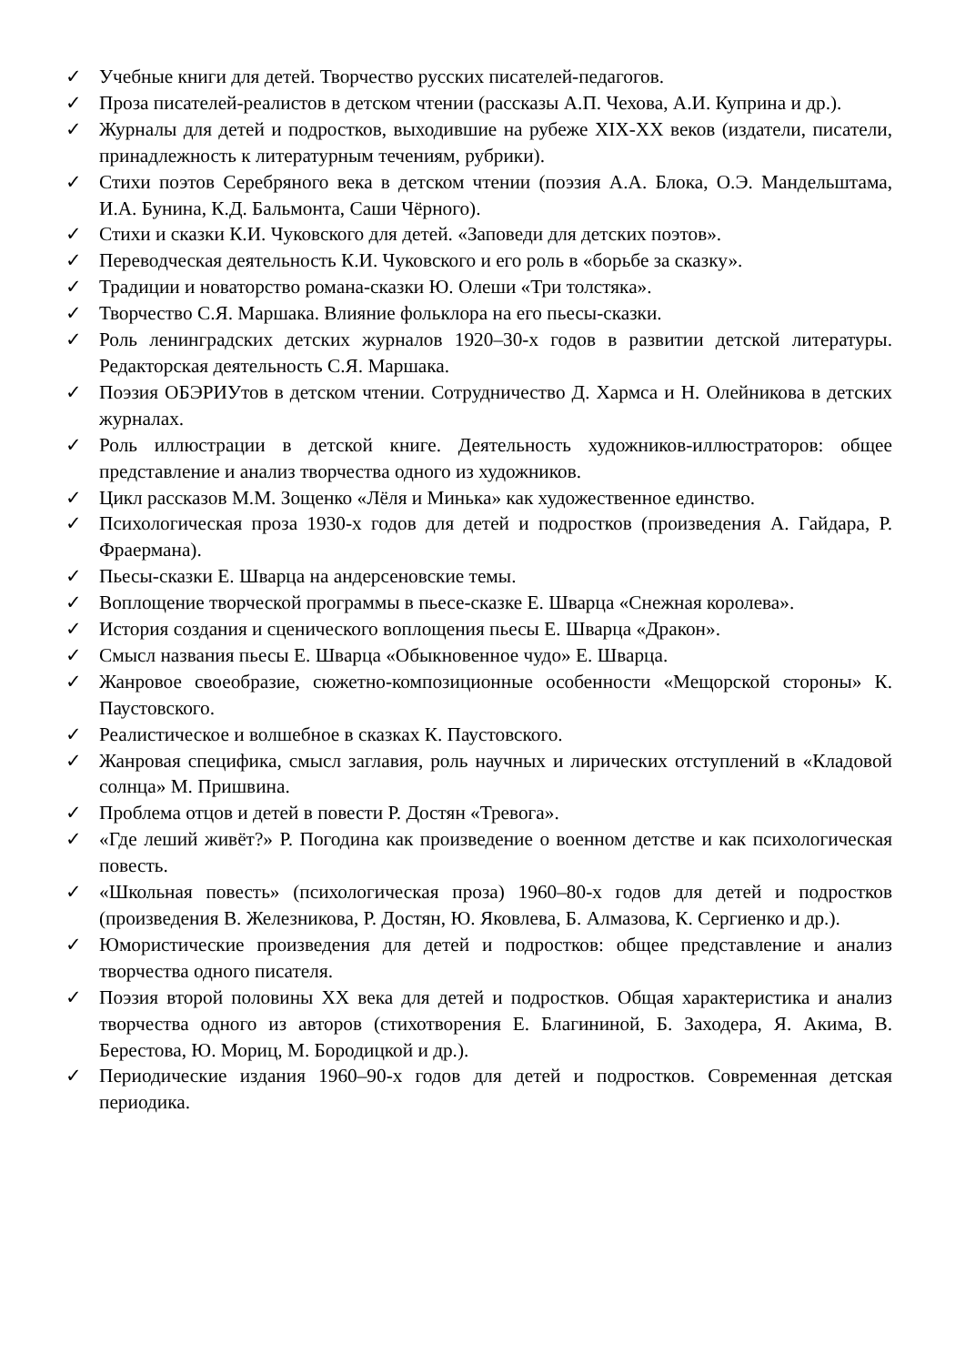✓ Учебные книги для детей. Творчество русских писателей-педагогов.
✓ Проза писателей-реалистов в детском чтении (рассказы А.П. Чехова, А.И. Куприна и др.).
✓ Журналы для детей и подростков, выходившие на рубеже XIX-XX веков (издатели, писатели, принадлежность к литературным течениям, рубрики).
✓ Стихи поэтов Серебряного века в детском чтении (поэзия А.А. Блока, О.Э. Мандельштама, И.А. Бунина, К.Д. Бальмонта, Саши Чёрного).
✓ Стихи и сказки К.И. Чуковского для детей. «Заповеди для детских поэтов».
✓ Переводческая деятельность К.И. Чуковского и его роль в «борьбе за сказку».
✓ Традиции и новаторство романа-сказки Ю. Олеши «Три толстяка».
✓ Творчество С.Я. Маршака. Влияние фольклора на его пьесы-сказки.
✓ Роль ленинградских детских журналов 1920–30-х годов в развитии детской литературы. Редакторская деятельность С.Я. Маршака.
✓ Поэзия ОБЭРИУтов в детском чтении. Сотрудничество Д. Хармса и Н. Олейникова в детских журналах.
✓ Роль иллюстрации в детской книге. Деятельность художников-иллюстраторов: общее представление и анализ творчества одного из художников.
✓ Цикл рассказов М.М. Зощенко «Лёля и Минька» как художественное единство.
✓ Психологическая проза 1930-х годов для детей и подростков (произведения А. Гайдара, Р. Фраермана).
✓ Пьесы-сказки Е. Шварца на андерсеновские темы.
✓ Воплощение творческой программы в пьесе-сказке Е. Шварца «Снежная королева».
✓ История создания и сценического воплощения пьесы Е. Шварца «Дракон».
✓ Смысл названия пьесы Е. Шварца «Обыкновенное чудо» Е. Шварца.
✓ Жанровое своеобразие, сюжетно-композиционные особенности «Мещорской стороны» К. Паустовского.
✓ Реалистическое и волшебное в сказках К. Паустовского.
✓ Жанровая специфика, смысл заглавия, роль научных и лирических отступлений в «Кладовой солнца» М. Пришвина.
✓ Проблема отцов и детей в повести Р. Достян «Тревога».
✓ «Где леший живёт?» Р. Погодина как произведение о военном детстве и как психологическая повесть.
✓ «Школьная повесть» (психологическая проза) 1960–80-х годов для детей и подростков (произведения В. Железникова, Р. Достян, Ю. Яковлева, Б. Алмазова, К. Сергиенко и др.).
✓ Юмористические произведения для детей и подростков: общее представление и анализ творчества одного писателя.
✓ Поэзия второй половины XX века для детей и подростков. Общая характеристика и анализ творчества одного из авторов (стихотворения Е. Благининой, Б. Заходера, Я. Акима, В. Берестова, Ю. Мориц, М. Бородицкой и др.).
✓ Периодические издания 1960–90-х годов для детей и подростков. Современная детская периодика.